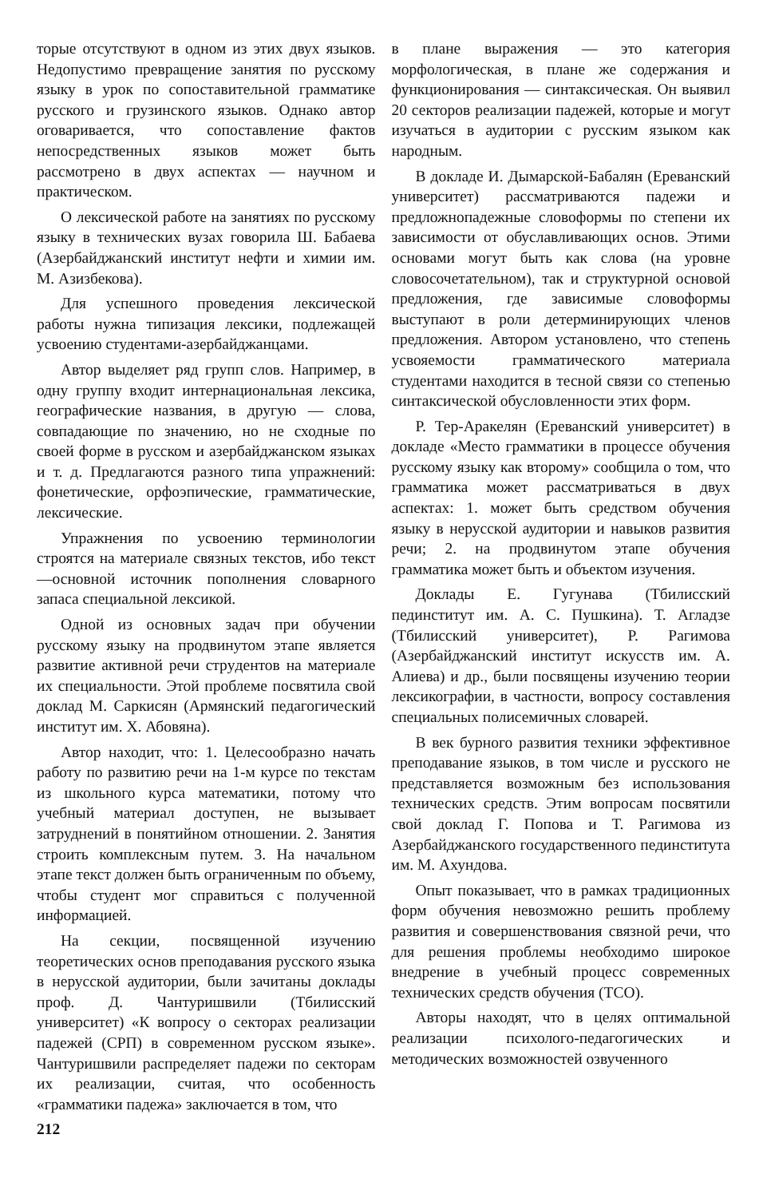торые отсутствуют в одном из этих двух языков. Недопустимо превращение занятия по русскому языку в урок по сопоставительной грамматике русского и грузинского языков. Однако автор оговаривается, что сопоставление фактов непосредственных языков может быть рассмотрено в двух аспектах — научном и практическом.
О лексической работе на занятиях по русскому языку в технических вузах говорила Ш. Бабаева (Азербайджанский институт нефти и химии им. М. Азизбекова).
Для успешного проведения лексической работы нужна типизация лексики, подлежащей усвоению студентами-азербайджанцами.
Автор выделяет ряд групп слов. Например, в одну группу входит интернациональная лексика, географические названия, в другую — слова, совпадающие по значению, но не сходные по своей форме в русском и азербайджанском языках и т. д. Предлагаются разного типа упражнений: фонетические, орфоэпические, грамматические, лексические.
Упражнения по усвоению терминологии строятся на материале связных текстов, ибо текст—основной источник пополнения словарного запаса специальной лексикой.
Одной из основных задач при обучении русскому языку на продвинутом этапе является развитие активной речи стрyдентов на материале их специальности. Этой проблеме посвятила свой доклад М. Саркисян (Армянский педагогический институт им. Х. Абовяна).
Автор находит, что: 1. Целесообразно начать работу по развитию речи на 1-м курсе по текстам из школьного курса математики, потому что учебный материал доступен, не вызывает затруднений в понятийном отношении. 2. Занятия строить комплексным путем. 3. На начальном этапе текст должен быть ограниченным по объему, чтобы студент мог справиться с полученной информацией.
На секции, посвященной изучению теоретических основ преподавания русского языка в нерусской аудитории, были зачитаны доклады проф. Д. Чантуришвили (Тбилисский университет) «К вопросу о секторах реализации падежей (СРП) в современном русском языке». Чантуришвили распределяет падежи по секторам их реализации, считая, что особенность «грамматики падежа» заключается в том, что
212
в плане выражения — это категория морфологическая, в плане же содержания и функционирования — синтаксическая. Он выявил 20 секторов реализации падежей, которые и могут изучаться в аудитории с русским языком как народным.
В докладе И. Дымарской-Бабалян (Ереванский университет) рассматриваются падежи и предложнопадежные словоформы по степени их зависимости от обуславливающих основ. Этими основами могут быть как слова (на уровне словосочетательном), так и структурной основой предложения, где зависимые словоформы выступают в роли детерминирующих членов предложения. Автором установлено, что степень усвояемости грамматического материала студентами находится в тесной связи со степенью синтаксической обусловленности этих форм.
Р. Тер-Аракелян (Ереванский университет) в докладе «Место грамматики в процессе обучения русскому языку как второму» сообщила о том, что грамматика может рассматриваться в двух аспектах: 1. может быть средством обучения языку в нерусской аудитории и навыков развития речи; 2. на продвинутом этапе обучения грамматика может быть и объектом изучения.
Доклады Е. Гугунава (Тбилисский пединститут им. А. С. Пушкина). Т. Агладзе (Тбилисский университет), Р. Рагимова (Азербайджанский институт искусств им. А. Алиева) и др., были посвящены изучению теории лексикографии, в частности, вопросу составления специальных полисемичных словарей.
В век бурного развития техники эффективное преподавание языков, в том числе и русского не представляется возможным без использования технических средств. Этим вопросам посвятили свой доклад Г. Попова и Т. Рагимова из Азербайджанского государственного пединститута им. М. Ахундова.
Опыт показывает, что в рамках традиционных форм обучения невозможно решить проблему развития и совершенствования связной речи, что для решения проблемы необходимо широкое внедрение в учебный процесс современных технических средств обучения (ТСО).
Авторы находят, что в целях оптимальной реализации психолого-педагогических и методических возможностей озвученного